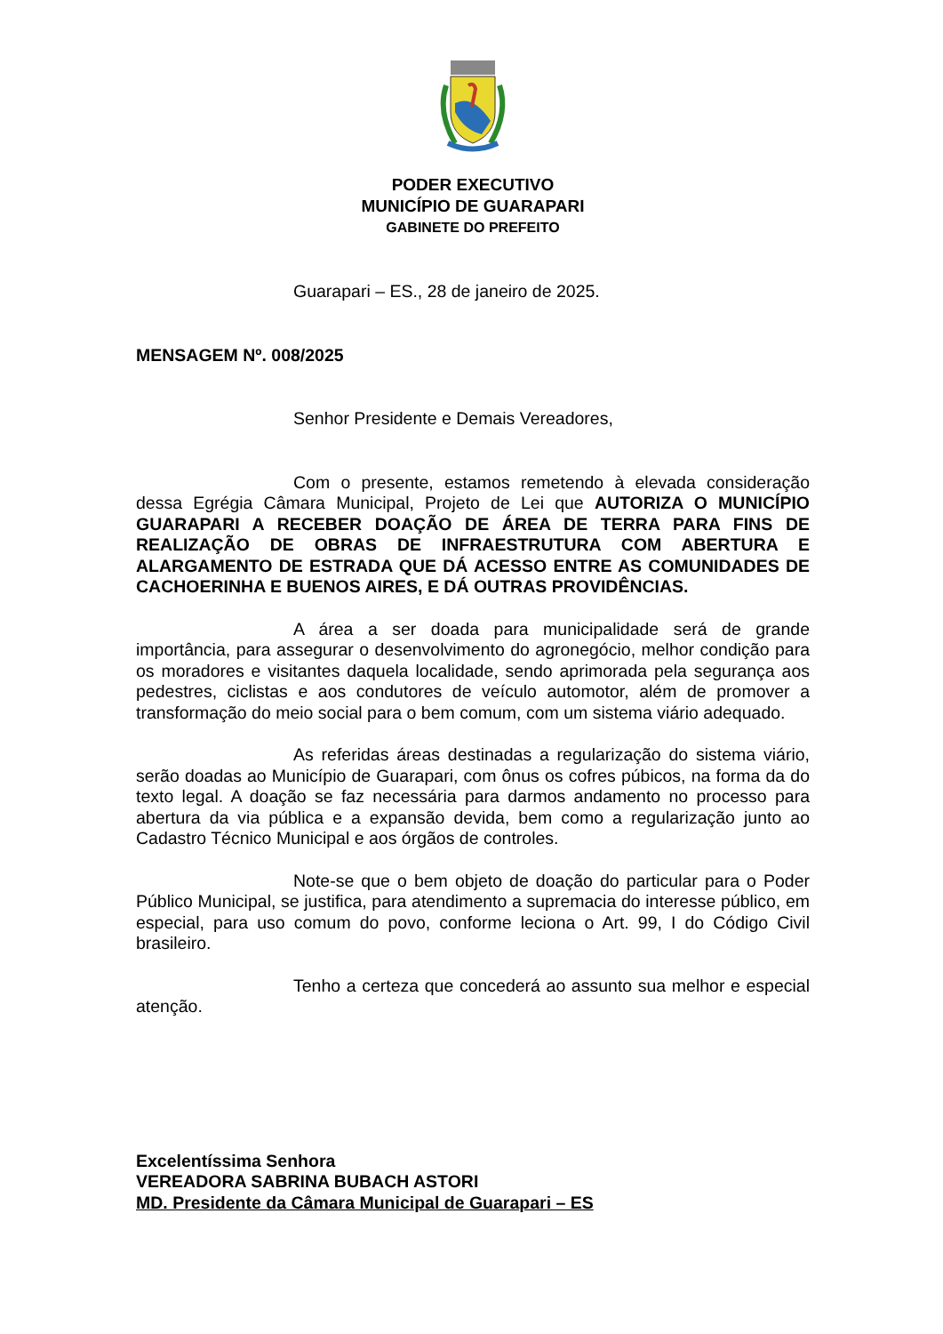PODER EXECUTIVO
MUNICÍPIO DE GUARAPARI
GABINETE DO PREFEITO
Guarapari – ES., 28 de janeiro de 2025.
MENSAGEM Nº. 008/2025
Senhor Presidente e Demais Vereadores,
Com o presente, estamos remetendo à elevada consideração dessa Egrégia Câmara Municipal, Projeto de Lei que AUTORIZA O MUNICÍPIO GUARAPARI A RECEBER DOAÇÃO DE ÁREA DE TERRA PARA FINS DE REALIZAÇÃO DE OBRAS DE INFRAESTRUTURA COM ABERTURA E ALARGAMENTO DE ESTRADA QUE DÁ ACESSO ENTRE AS COMUNIDADES DE CACHOERINHA E BUENOS AIRES, E DÁ OUTRAS PROVIDÊNCIAS.
A área a ser doada para municipalidade será de grande importância, para assegurar o desenvolvimento do agronegócio, melhor condição para os moradores e visitantes daquela localidade, sendo aprimorada pela segurança aos pedestres, ciclistas e aos condutores de veículo automotor, além de promover a transformação do meio social para o bem comum, com um sistema viário adequado.
As referidas áreas destinadas a regularização do sistema viário, serão doadas ao Município de Guarapari, com ônus os cofres púbicos, na forma da do texto legal. A doação se faz necessária para darmos andamento no processo para abertura da via pública e a expansão devida, bem como a regularização junto ao Cadastro Técnico Municipal e aos órgãos de controles.
Note-se que o bem objeto de doação do particular para o Poder Público Municipal, se justifica, para atendimento a supremacia do interesse público, em especial, para uso comum do povo, conforme leciona o Art. 99, I do Código Civil brasileiro.
Tenho a certeza que concederá ao assunto sua melhor e especial atenção.
Excelentíssima Senhora
VEREADORA SABRINA BUBACH ASTORI
MD. Presidente da Câmara Municipal de Guarapari – ES